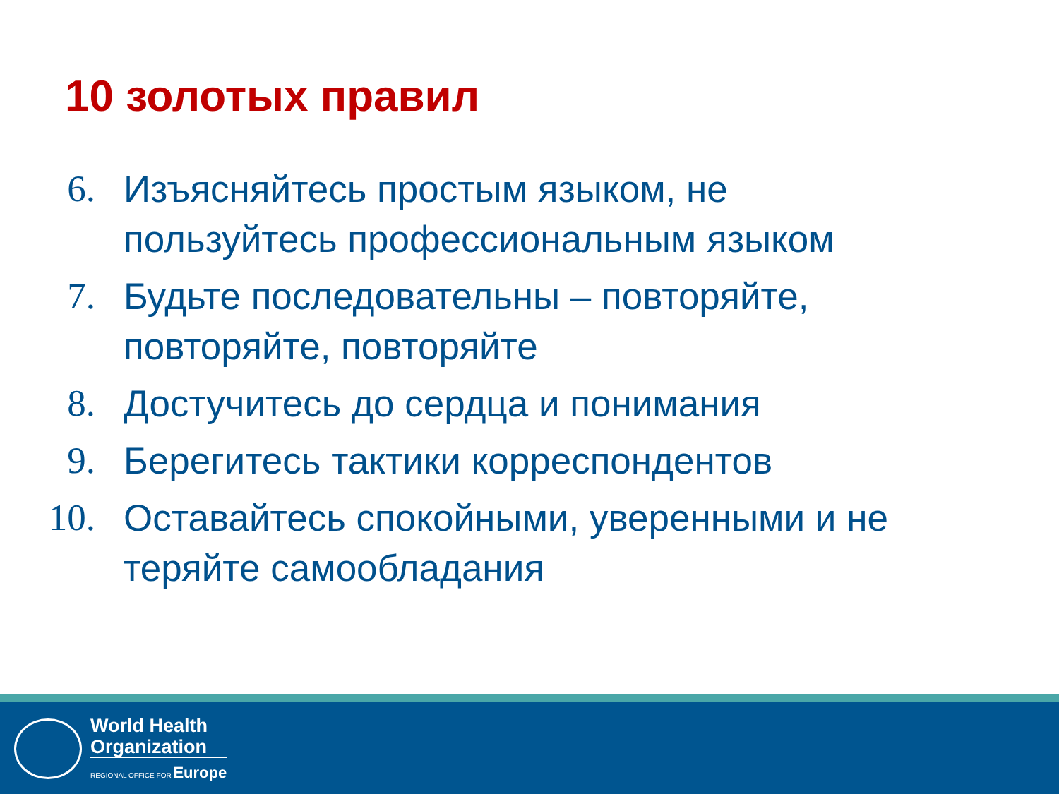10 золотых правил
6. Изъясняйтесь простым языком, не пользуйтесь профессиональным языком
7. Будьте последовательны – повторяйте, повторяйте, повторяйте
8. Достучитесь до сердца и понимания
9. Берегитесь тактики корреспондентов
10. Оставайтесь спокойными, уверенными и не теряйте самообладания
World Health
Organization
REGIONAL OFFICE FOR Europe